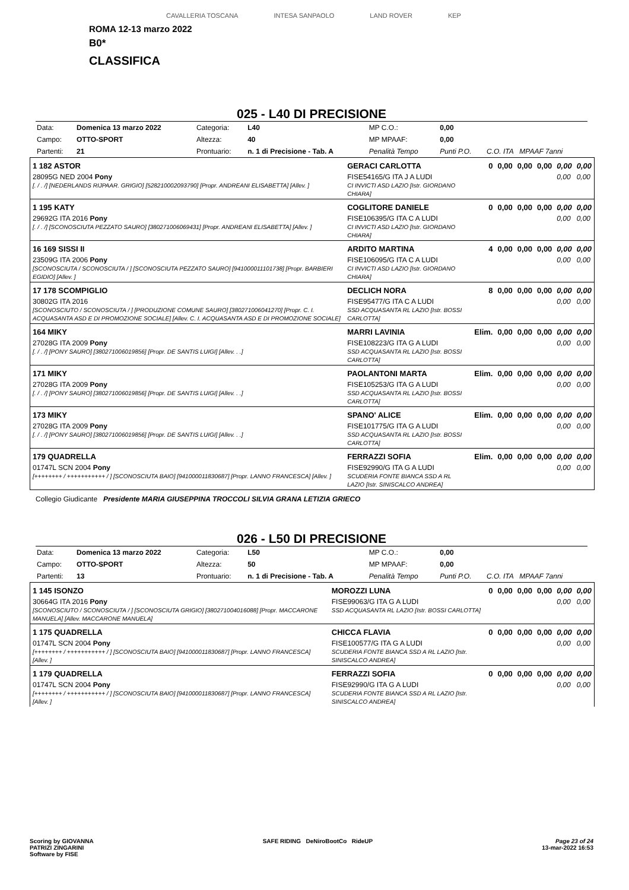CAVALLERIA TOSCANA INTESA SANPAOLO LAND ROVER KEP
ROMA 12-13 marzo 2022
B0*
CLASSIFICA
025 - L40 DI PRECISIONE
| Data: | Domenica 13 marzo 2022 | Categoria: | L40 | MP C.O.: | 0,00 | |
| Campo: | OTTO-SPORT | Altezza: | 40 | MP MPAAF: | 0,00 | |
| Partenti: | 21 | Prontuario: | n. 1 di Precisione - Tab. A | Penalità Tempo | Punti P.O. | C.O. ITA MPAAF 7anni |
| 1 182 ASTOR | GERACI CARLOTTA | 0 | 0,00 | 0,00 | 0,00 | 0,00 | 0,00 |
| 28095G NED 2004 Pony [. / . /] [NEDERLANDS RIJPAAR. GRIGIO] [528210002093790] [Propr. ANDREANI ELISABETTA] [Allev. ] | FISE54165/G ITA J A LUDI CI INVICTI ASD LAZIO [Istr. GIORDANO CHIARA] | | | | | 0,00 | 0,00 |
| 1 195 KATY | COGLITORE DANIELE | 0 | 0,00 | 0,00 | 0,00 | 0,00 | 0,00 |
| 29692G ITA 2016 Pony [. / . /] [SCONOSCIUTA PEZZATO SAURO] [380271006069431] [Propr. ANDREANI ELISABETTA] [Allev. ] | FISE106395/G ITA C A LUDI CI INVICTI ASD LAZIO [Istr. GIORDANO CHIARA] | | | | | 0,00 | 0,00 |
| 16 169 SISSI II | ARDITO MARTINA | 4 | 0,00 | 0,00 | 0,00 | 0,00 | 0,00 |
| 23509G ITA 2006 Pony [SCONOSCIUTA / SCONOSCIUTA / ] [SCONOSCIUTA PEZZATO SAURO] [941000011101738] [Propr. BARBIERI EGIDIO] [Allev. ] | FISE106095/G ITA C A LUDI CI INVICTI ASD LAZIO [Istr. GIORDANO CHIARA] | | | | | 0,00 | 0,00 |
| 17 178 SCOMPIGLIO | DECLICH NORA | 8 | 0,00 | 0,00 | 0,00 | 0,00 | 0,00 |
| 30802G ITA 2016 [SCONOSCIUTO / SCONOSCIUTA / ] [PRODUZIONE COMUNE SAURO] [380271006041270] [Propr. C. I. ACQUASANTA ASD E DI PROMOZIONE SOCIALE] [Allev. C. I. ACQUASANTA ASD E DI PROMOZIONE SOCIALE] | FISE95477/G ITA C A LUDI SSD ACQUASANTA RL LAZIO [Istr. BOSSI CARLOTTA] | | | | | 0,00 | 0,00 |
| 164 MIKY | MARRI LAVINIA | Elim. | 0,00 | 0,00 | 0,00 | 0,00 | 0,00 |
| 27028G ITA 2009 Pony [. / . /] [PONY SAURO] [380271006019856] [Propr. DE SANTIS LUIGI] [Allev. . .] | FISE108223/G ITA G A LUDI SSD ACQUASANTA RL LAZIO [Istr. BOSSI CARLOTTA] | | | | | 0,00 | 0,00 |
| 171 MIKY | PAOLANTONI MARTA | Elim. | 0,00 | 0,00 | 0,00 | 0,00 | 0,00 |
| 27028G ITA 2009 Pony [. / . /] [PONY SAURO] [380271006019856] [Propr. DE SANTIS LUIGI] [Allev. . .] | FISE105253/G ITA G A LUDI SSD ACQUASANTA RL LAZIO [Istr. BOSSI CARLOTTA] | | | | | 0,00 | 0,00 |
| 173 MIKY | SPANO' ALICE | Elim. | 0,00 | 0,00 | 0,00 | 0,00 | 0,00 |
| 27028G ITA 2009 Pony [. / . /] [PONY SAURO] [380271006019856] [Propr. DE SANTIS LUIGI] [Allev. . .] | FISE101775/G ITA G A LUDI SSD ACQUASANTA RL LAZIO [Istr. BOSSI CARLOTTA] | | | | | 0,00 | 0,00 |
| 179 QUADRELLA | FERRAZZI SOFIA | Elim. | 0,00 | 0,00 | 0,00 | 0,00 | 0,00 |
| 01747L SCN 2004 Pony [++++++++ / +++++++++++ / ] [SCONOSCIUTA BAIO] [941000011830687] [Propr. LANNO FRANCESCA] [Allev. ] | FISE92990/G ITA G A LUDI SCUDERIA FONTE BIANCA SSD A RL LAZIO [Istr. SINISCALCO ANDREA] | | | | | 0,00 | 0,00 |
Collegio Giudicante Presidente MARIA GIUSEPPINA TROCCOLI SILVIA GRANA LETIZIA GRIECO
026 - L50 DI PRECISIONE
| Data: | Domenica 13 marzo 2022 | Categoria: | L50 | MP C.O.: | 0,00 | |
| Campo: | OTTO-SPORT | Altezza: | 50 | MP MPAAF: | 0,00 | |
| Partenti: | 13 | Prontuario: | n. 1 di Precisione - Tab. A | Penalità Tempo | Punti P.O. | C.O. ITA MPAAF 7anni |
| 1 145 ISONZO | MOROZZI LUNA | 0 | 0,00 | 0,00 | 0,00 | 0,00 | 0,00 |
| 30664G ITA 2016 Pony [SCONOSCIUTO / SCONOSCIUTA / ] [SCONOSCIUTA GRIGIO] [380271004016088] [Propr. MACCARONE MANUELA] [Allev. MACCARONE MANUELA] | FISE99063/G ITA G A LUDI SSD ACQUASANTA RL LAZIO [Istr. BOSSI CARLOTTA] | | | | | 0,00 | 0,00 |
| 1 175 QUADRELLA | CHICCA FLAVIA | 0 | 0,00 | 0,00 | 0,00 | 0,00 | 0,00 |
| 01747L SCN 2004 Pony [++++++++ / +++++++++++ / ] [SCONOSCIUTA BAIO] [941000011830687] [Propr. LANNO FRANCESCA] [Allev. ] | FISE100577/G ITA G A LUDI SCUDERIA FONTE BIANCA SSD A RL LAZIO [Istr. SINISCALCO ANDREA] | | | | | 0,00 | 0,00 |
| 1 179 QUADRELLA | FERRAZZI SOFIA | 0 | 0,00 | 0,00 | 0,00 | 0,00 | 0,00 |
| 01747L SCN 2004 Pony [++++++++ / +++++++++++ / ] [SCONOSCIUTA BAIO] [941000011830687] [Propr. LANNO FRANCESCA] [Allev. ] | FISE92990/G ITA G A LUDI SCUDERIA FONTE BIANCA SSD A RL LAZIO [Istr. SINISCALCO ANDREA] | | | | | 0,00 | 0,00 |
Scoring by GIOVANNA
PATRIZI ZINGARINI
Software by FISE
SAFE RIDING DeNiroBootCo RideUP
Page 23 of 24
13-mar-2022 16:53